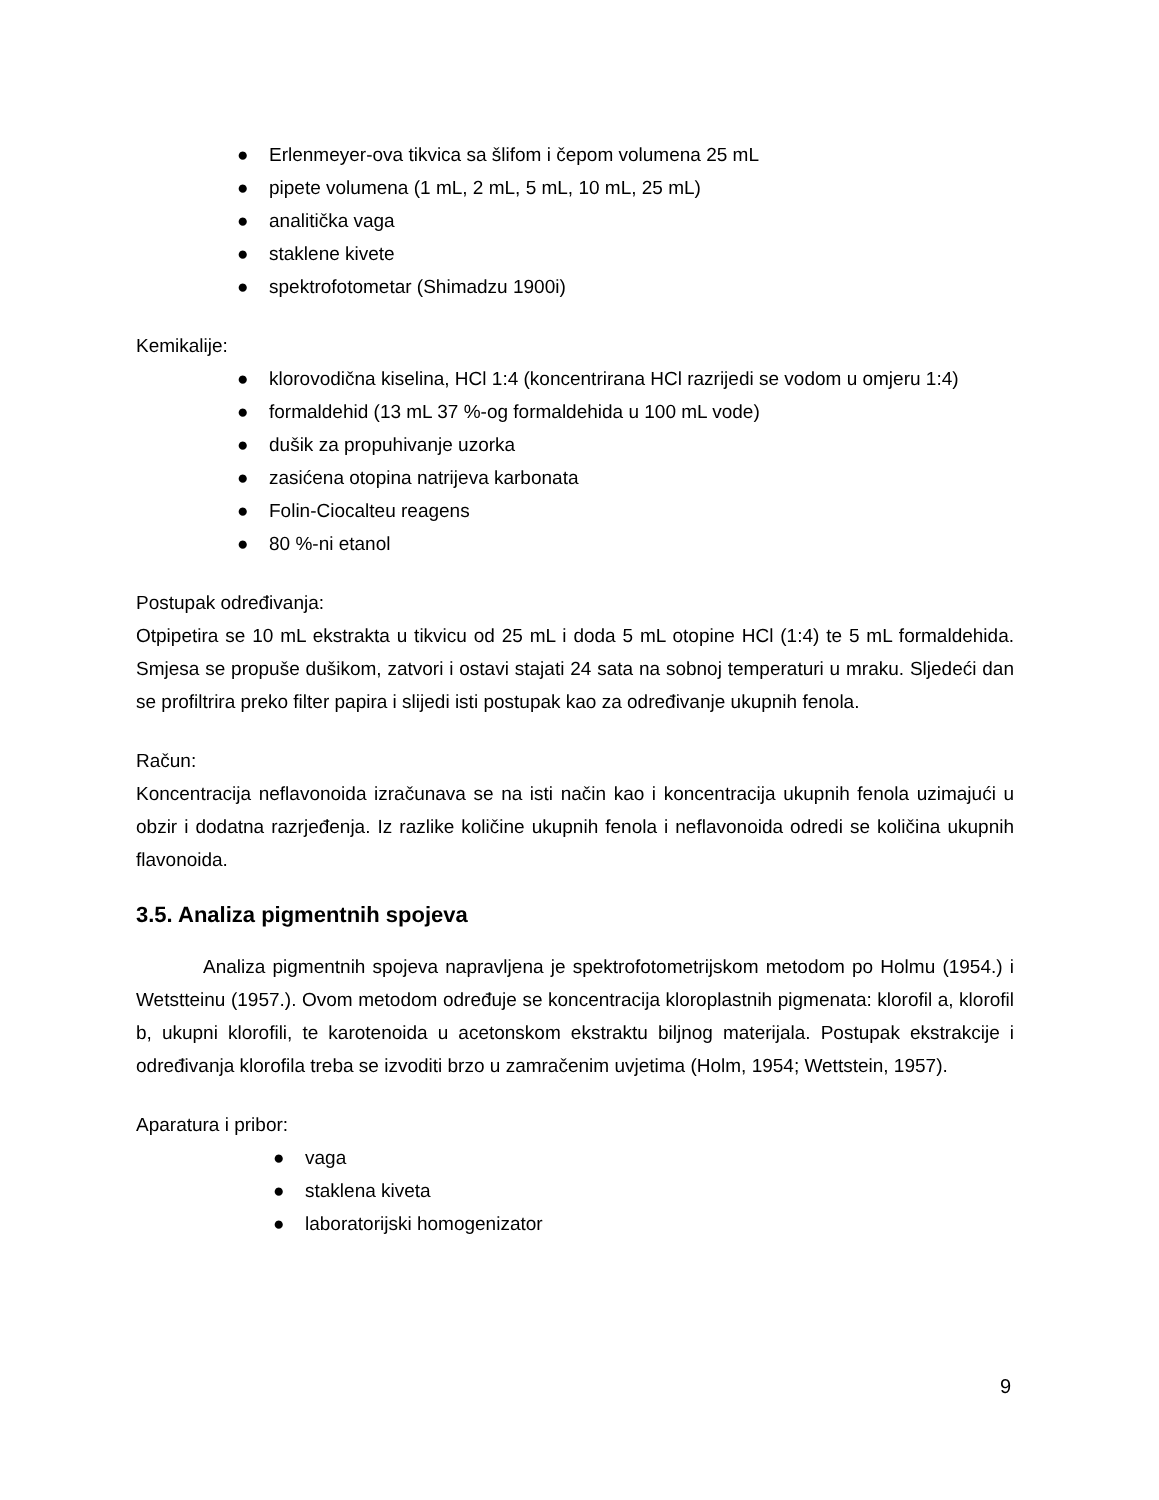● Erlenmeyer-ova tikvica sa šlifom i čepom volumena 25 mL
● pipete volumena (1 mL, 2 mL, 5 mL, 10 mL, 25 mL)
● analitička vaga
● staklene kivete
● spektrofotometar (Shimadzu 1900i)
Kemikalije:
● klorovodična kiselina, HCl 1:4 (koncentrirana HCl razrijedi se vodom u omjeru 1:4)
● formaldehid (13 mL 37 %-og formaldehida u 100 mL vode)
● dušik za propuhivanje uzorka
● zasićena otopina natrijeva karbonata
● Folin-Ciocalteu reagens
● 80 %-ni etanol
Postupak određivanja:
Otpipetira se 10 mL ekstrakta u tikvicu od 25 mL i doda 5 mL otopine HCl (1:4) te 5 mL formaldehida. Smjesa se propuše dušikom, zatvori i ostavi stajati 24 sata na sobnoj temperaturi u mraku. Sljedeći dan se profiltrira preko filter papira i slijedi isti postupak kao za određivanje ukupnih fenola.
Račun:
Koncentracija neflavonoida izračunava se na isti način kao i koncentracija ukupnih fenola uzimajući u obzir i dodatna razrjeđenja. Iz razlike količine ukupnih fenola i neflavonoida odredi se količina ukupnih flavonoida.
3.5. Analiza pigmentnih spojeva
Analiza pigmentnih spojeva napravljena je spektrofotometrijskom metodom po Holmu (1954.) i Wetstteinu (1957.). Ovom metodom određuje se koncentracija kloroplastnih pigmenata: klorofil a, klorofil b, ukupni klorofili, te karotenoida u acetonskom ekstraktu biljnog materijala. Postupak ekstrakcije i određivanja klorofila treba se izvoditi brzo u zamračenim uvjetima (Holm, 1954; Wettstein, 1957).
Aparatura i pribor:
● vaga
● staklena kiveta
● laboratorijski homogenizator
9